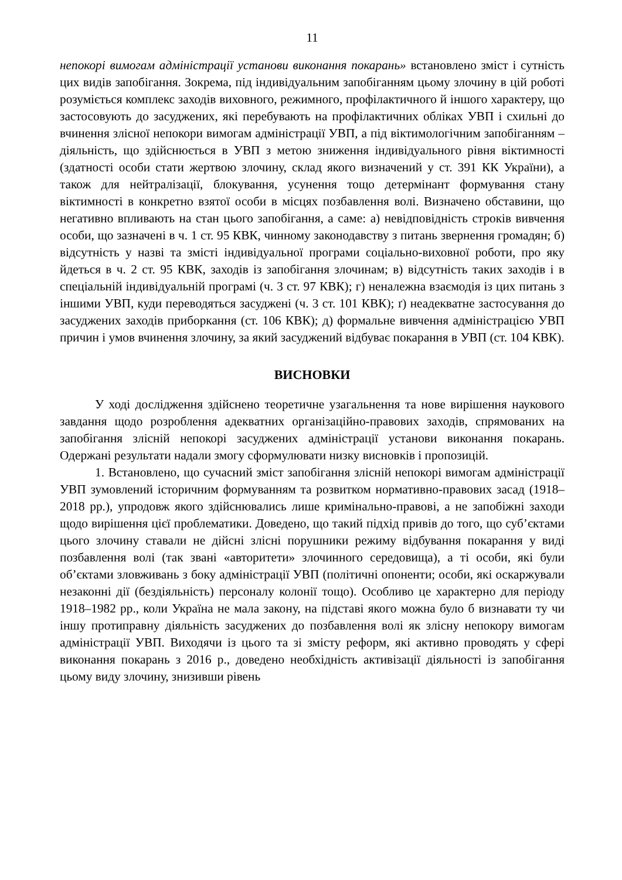11
непокорі вимогам адміністрації установи виконання покарань» встановлено зміст і сутність цих видів запобігання. Зокрема, під індивідуальним запобіганням цьому злочину в цій роботі розуміється комплекс заходів виховного, режимного, профілактичного й іншого характеру, що застосовують до засуджених, які перебувають на профілактичних обліках УВП і схильні до вчинення злісної непокори вимогам адміністрації УВП, а під віктимологічним запобіганням – діяльність, що здійснюється в УВП з метою зниження індивідуального рівня віктимності (здатності особи стати жертвою злочину, склад якого визначений у ст. 391 КК України), а також для нейтралізації, блокування, усунення тощо детермінант формування стану віктимності в конкретно взятої особи в місцях позбавлення волі. Визначено обставини, що негативно впливають на стан цього запобігання, а саме: а) невідповідність строків вивчення особи, що зазначені в ч. 1 ст. 95 КВК, чинному законодавству з питань звернення громадян; б) відсутність у назві та змісті індивідуальної програми соціально-виховної роботи, про яку йдеться в ч. 2 ст. 95 КВК, заходів із запобігання злочинам; в) відсутність таких заходів і в спеціальній індивідуальній програмі (ч. 3 ст. 97 КВК); г) неналежна взаємодія із цих питань з іншими УВП, куди переводяться засуджені (ч. 3 ст. 101 КВК); ґ) неадекватне застосування до засуджених заходів приборкання (ст. 106 КВК); д) формальне вивчення адміністрацією УВП причин і умов вчинення злочину, за який засуджений відбуває покарання в УВП (ст. 104 КВК).
ВИСНОВКИ
У ході дослідження здійснено теоретичне узагальнення та нове вирішення наукового завдання щодо розроблення адекватних організаційно-правових заходів, спрямованих на запобігання злісній непокорі засуджених адміністрації установи виконання покарань. Одержані результати надали змогу сформулювати низку висновків і пропозицій.
1. Встановлено, що сучасний зміст запобігання злісній непокорі вимогам адміністрації УВП зумовлений історичним формуванням та розвитком нормативно-правових засад (1918–2018 рр.), упродовж якого здійснювались лише кримінально-правові, а не запобіжні заходи щодо вирішення цієї проблематики. Доведено, що такий підхід привів до того, що суб’єктами цього злочину ставали не дійсні злісні порушники режиму відбування покарання у виді позбавлення волі (так звані «авторитети» злочинного середовища), а ті особи, які були об’єктами зловживань з боку адміністрації УВП (політичні опоненти; особи, які оскаржували незаконні дії (бездіяльність) персоналу колонії тощо). Особливо це характерно для періоду 1918–1982 рр., коли Україна не мала закону, на підставі якого можна було б визнавати ту чи іншу протиправну діяльність засуджених до позбавлення волі як злісну непокору вимогам адміністрації УВП. Виходячи із цього та зі змісту реформ, які активно проводять у сфері виконання покарань з 2016 р., доведено необхідність активізації діяльності із запобігання цьому виду злочину, знизивши рівень